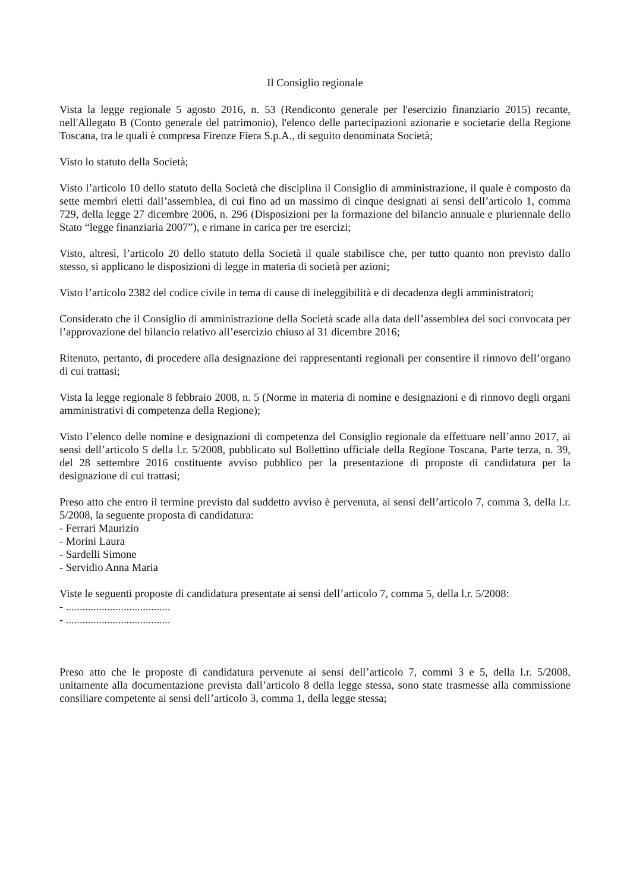Il Consiglio regionale
Vista la legge regionale 5 agosto 2016, n. 53 (Rendiconto generale per l'esercizio finanziario 2015) recante, nell'Allegato B (Conto generale del patrimonio), l'elenco delle partecipazioni azionarie e societarie della Regione Toscana, tra le quali è compresa Firenze Fiera S.p.A., di seguito denominata Società;
Visto lo statuto della Società;
Visto l’articolo 10 dello statuto della Società che disciplina il Consiglio di amministrazione, il quale è composto da sette membri eletti dall’assemblea, di cui fino ad un massimo di cinque designati ai sensi dell’articolo 1, comma 729, della legge 27 dicembre 2006, n. 296 (Disposizioni per la formazione del bilancio annuale e pluriennale dello Stato “legge finanziaria 2007”), e rimane in carica per tre esercizi;
Visto, altresì, l’articolo 20 dello statuto della Società il quale stabilisce che, per tutto quanto non previsto dallo stesso, si applicano le disposizioni di legge in materia di società per azioni;
Visto l’articolo 2382 del codice civile in tema di cause di ineleggibilità e di decadenza degli amministratori;
Considerato che il Consiglio di amministrazione della Società scade alla data dell’assemblea dei soci convocata per l’approvazione del bilancio relativo all’esercizio chiuso al 31 dicembre 2016;
Ritenuto, pertanto, di procedere alla designazione dei rappresentanti regionali per consentire il rinnovo dell’organo di cui trattasi;
Vista la legge regionale 8 febbraio 2008, n. 5 (Norme in materia di nomine e designazioni e di rinnovo degli organi amministrativi di competenza della Regione);
Visto l’elenco delle nomine e designazioni di competenza del Consiglio regionale da effettuare nell’anno 2017, ai sensi dell’articolo 5 della l.r. 5/2008, pubblicato sul Bollettino ufficiale della Regione Toscana, Parte terza, n. 39, del 28 settembre 2016 costituente avviso pubblico per la presentazione di proposte di candidatura per la designazione di cui trattasi;
Preso atto che entro il termine previsto dal suddetto avviso è pervenuta, ai sensi dell’articolo 7, comma 3, della l.r. 5/2008, la seguente proposta di candidatura:
- Ferrari Maurizio
- Morini Laura
- Sardelli Simone
- Servidio Anna Maria
Viste le seguenti proposte di candidatura presentate ai sensi dell’articolo 7, comma 5, della l.r. 5/2008:
- ......................................
- ......................................
Preso atto che le proposte di candidatura pervenute ai sensi dell’articolo 7, commi 3 e 5, della l.r. 5/2008, unitamente alla documentazione prevista dall’articolo 8 della legge stessa, sono state trasmesse alla commissione consiliare competente ai sensi dell’articolo 3, comma 1, della legge stessa;